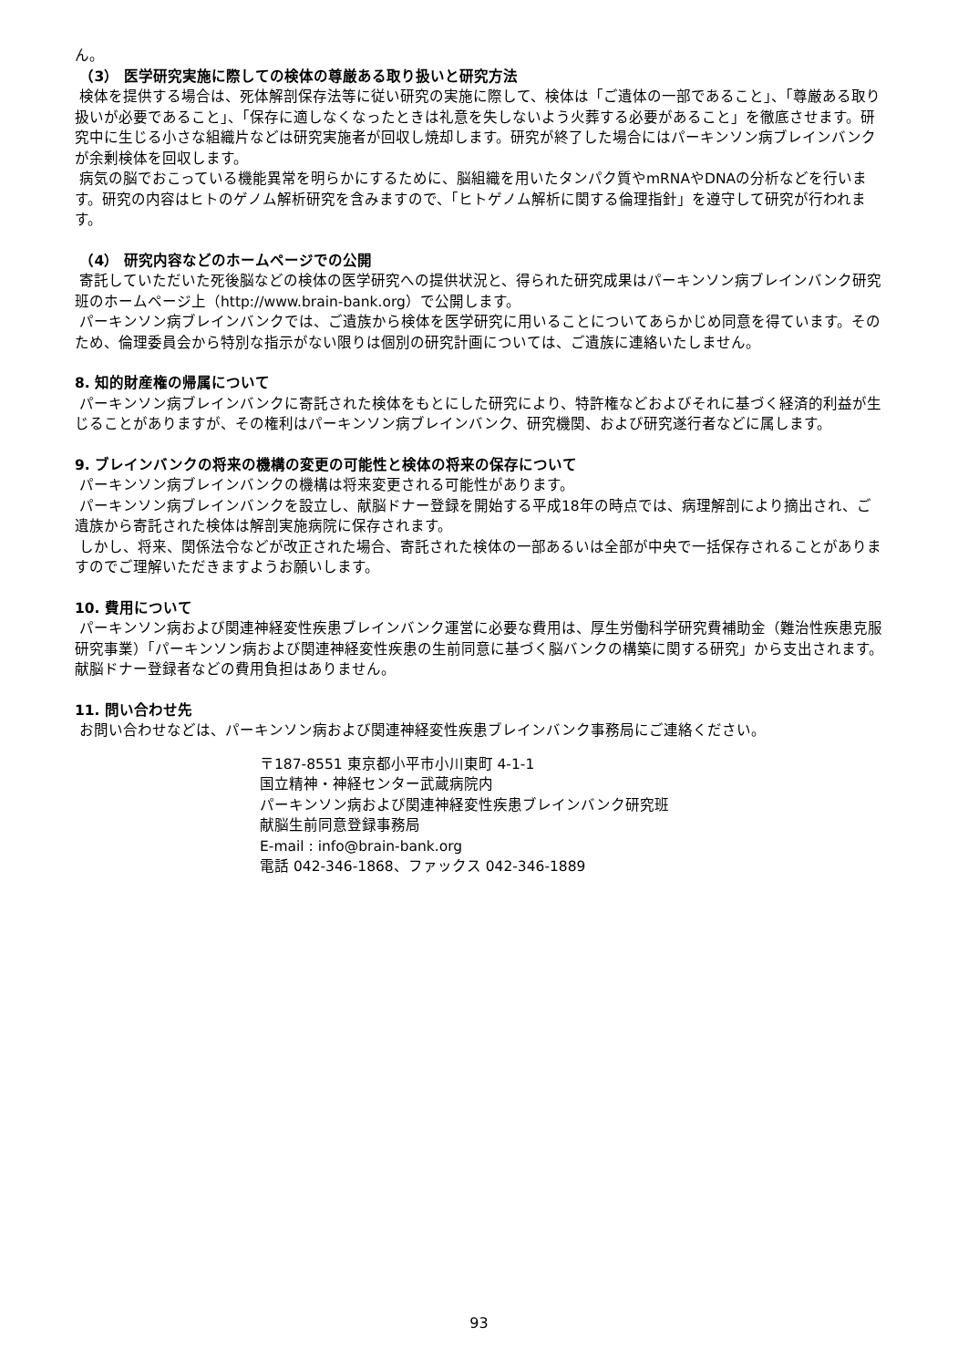ん。
（3） 医学研究実施に際しての検体の尊厳ある取り扱いと研究方法
検体を提供する場合は、死体解剖保存法等に従い研究の実施に際して、検体は「ご遺体の一部であること」、「尊厳ある取り扱いが必要であること」、「保存に適しなくなったときは礼意を失しないよう火葬する必要があること」を徹底させます。研究中に生じる小さな組織片などは研究実施者が回収し焼却します。研究が終了した場合にはパーキンソン病ブレインバンクが余剰検体を回収します。
病気の脳でおこっている機能異常を明らかにするために、脳組織を用いたタンパク質やmRNAやDNAの分析などを行います。研究の内容はヒトのゲノム解析研究を含みますので、「ヒトゲノム解析に関する倫理指針」を遵守して研究が行われます。
（4） 研究内容などのホームページでの公開
寄託していただいた死後脳などの検体の医学研究への提供状況と、得られた研究成果はパーキンソン病ブレインバンク研究班のホームページ上（http://www.brain-bank.org）で公開します。
パーキンソン病ブレインバンクでは、ご遺族から検体を医学研究に用いることについてあらかじめ同意を得ています。そのため、倫理委員会から特別な指示がない限りは個別の研究計画については、ご遺族に連絡いたしません。
8. 知的財産権の帰属について
パーキンソン病ブレインバンクに寄託された検体をもとにした研究により、特許権などおよびそれに基づく経済的利益が生じることがありますが、その権利はパーキンソン病ブレインバンク、研究機関、および研究遂行者などに属します。
9. ブレインバンクの将来の機構の変更の可能性と検体の将来の保存について
パーキンソン病ブレインバンクの機構は将来変更される可能性があります。
パーキンソン病ブレインバンクを設立し、献脳ドナー登録を開始する平成18年の時点では、病理解剖により摘出され、ご遺族から寄託された検体は解剖実施病院に保存されます。
しかし、将来、関係法令などが改正された場合、寄託された検体の一部あるいは全部が中央で一括保存されることがありますのでご理解いただきますようお願いします。
10. 費用について
パーキンソン病および関連神経変性疾患ブレインバンク運営に必要な費用は、厚生労働科学研究費補助金（難治性疾患克服研究事業）「パーキンソン病および関連神経変性疾患の生前同意に基づく脳バンクの構築に関する研究」から支出されます。献脳ドナー登録者などの費用負担はありません。
11. 問い合わせ先
お問い合わせなどは、パーキンソン病および関連神経変性疾患ブレインバンク事務局にご連絡ください。
〒187-8551 東京都小平市小川東町 4-1-1
国立精神・神経センター武蔵病院内
パーキンソン病および関連神経変性疾患ブレインバンク研究班
献脳生前同意登録事務局
E-mail : info@brain-bank.org
電話 042-346-1868、ファックス 042-346-1889
93